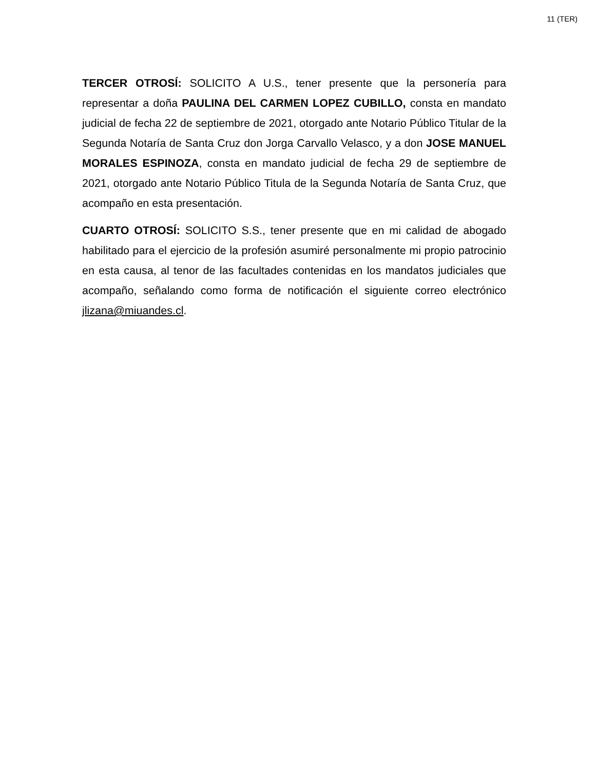11 (TER)
TERCER OTROSÍ: SOLICITO A U.S., tener presente que la personería para representar a doña PAULINA DEL CARMEN LOPEZ CUBILLO, consta en mandato judicial de fecha 22 de septiembre de 2021, otorgado ante Notario Público Titular de la Segunda Notaría de Santa Cruz don Jorga Carvallo Velasco, y a don JOSE MANUEL MORALES ESPINOZA, consta en mandato judicial de fecha 29 de septiembre de 2021, otorgado ante Notario Público Titula de la Segunda Notaría de Santa Cruz, que acompaño en esta presentación.
CUARTO OTROSÍ: SOLICITO S.S., tener presente que en mi calidad de abogado habilitado para el ejercicio de la profesión asumiré personalmente mi propio patrocinio en esta causa, al tenor de las facultades contenidas en los mandatos judiciales que acompaño, señalando como forma de notificación el siguiente correo electrónico jlizana@miuandes.cl.